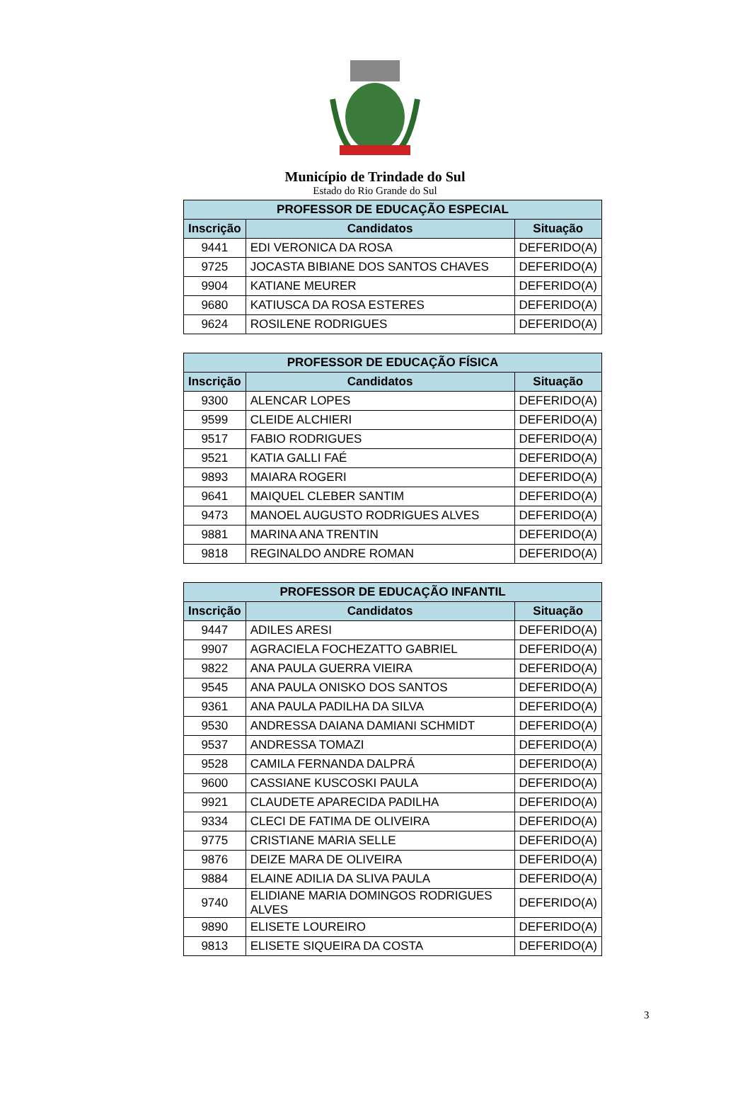Município de Trindade do Sul
Estado do Rio Grande do Sul
| PROFESSOR DE EDUCAÇÃO ESPECIAL | | |
| --- | --- | --- |
| Inscrição | Candidatos | Situação |
| 9441 | EDI VERONICA DA ROSA | DEFERIDO(A) |
| 9725 | JOCASTA BIBIANE DOS SANTOS CHAVES | DEFERIDO(A) |
| 9904 | KATIANE MEURER | DEFERIDO(A) |
| 9680 | KATIUSCA DA ROSA ESTERES | DEFERIDO(A) |
| 9624 | ROSILENE RODRIGUES | DEFERIDO(A) |
| PROFESSOR DE EDUCAÇÃO FÍSICA | | |
| --- | --- | --- |
| Inscrição | Candidatos | Situação |
| 9300 | ALENCAR LOPES | DEFERIDO(A) |
| 9599 | CLEIDE ALCHIERI | DEFERIDO(A) |
| 9517 | FABIO RODRIGUES | DEFERIDO(A) |
| 9521 | KATIA GALLI FAÉ | DEFERIDO(A) |
| 9893 | MAIARA ROGERI | DEFERIDO(A) |
| 9641 | MAIQUEL CLEBER SANTIM | DEFERIDO(A) |
| 9473 | MANOEL AUGUSTO RODRIGUES ALVES | DEFERIDO(A) |
| 9881 | MARINA ANA TRENTIN | DEFERIDO(A) |
| 9818 | REGINALDO ANDRE ROMAN | DEFERIDO(A) |
| PROFESSOR DE EDUCAÇÃO INFANTIL | | |
| --- | --- | --- |
| Inscrição | Candidatos | Situação |
| 9447 | ADILES ARESI | DEFERIDO(A) |
| 9907 | AGRACIELA FOCHEZATTO GABRIEL | DEFERIDO(A) |
| 9822 | ANA PAULA GUERRA VIEIRA | DEFERIDO(A) |
| 9545 | ANA PAULA ONISKO DOS SANTOS | DEFERIDO(A) |
| 9361 | ANA PAULA PADILHA DA SILVA | DEFERIDO(A) |
| 9530 | ANDRESSA DAIANA DAMIANI SCHMIDT | DEFERIDO(A) |
| 9537 | ANDRESSA TOMAZI | DEFERIDO(A) |
| 9528 | CAMILA FERNANDA DALPRÁ | DEFERIDO(A) |
| 9600 | CASSIANE KUSCOSKI PAULA | DEFERIDO(A) |
| 9921 | CLAUDETE APARECIDA PADILHA | DEFERIDO(A) |
| 9334 | CLECI DE FATIMA DE OLIVEIRA | DEFERIDO(A) |
| 9775 | CRISTIANE MARIA SELLE | DEFERIDO(A) |
| 9876 | DEIZE MARA DE OLIVEIRA | DEFERIDO(A) |
| 9884 | ELAINE ADILIA DA SLIVA PAULA | DEFERIDO(A) |
| 9740 | ELIDIANE MARIA DOMINGOS RODRIGUES ALVES | DEFERIDO(A) |
| 9890 | ELISETE LOUREIRO | DEFERIDO(A) |
| 9813 | ELISETE SIQUEIRA DA COSTA | DEFERIDO(A) |
3